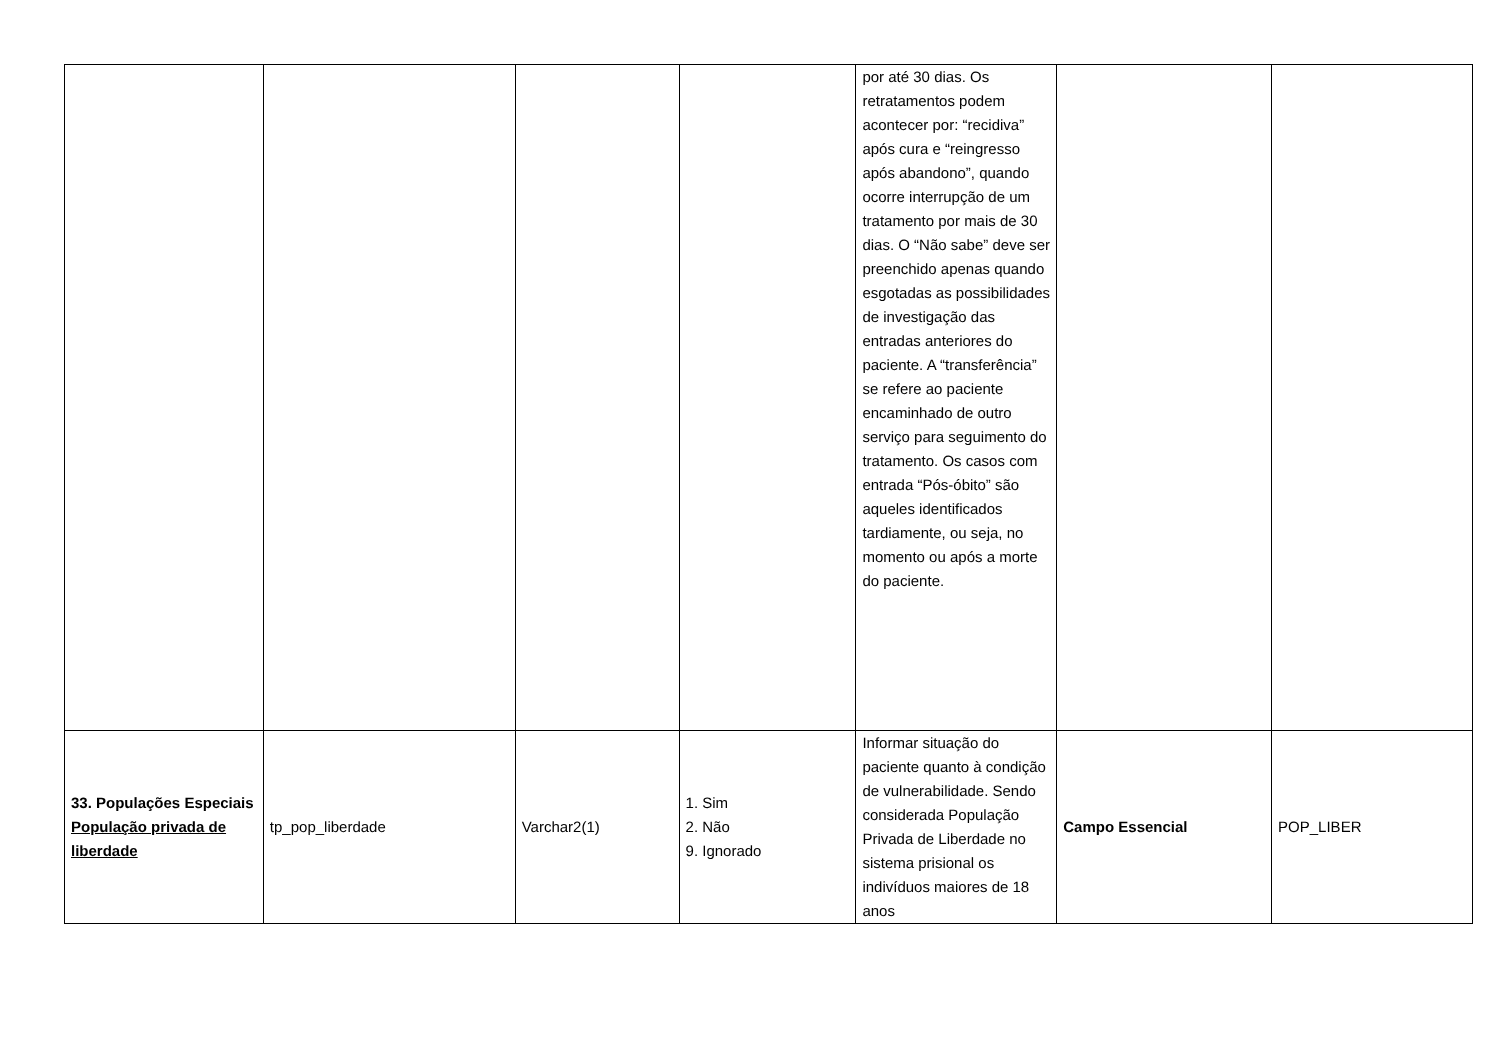| | | | | por até 30 dias. Os retratamentos podem acontecer por: “recidiva” após cura e “reingresso após abandono”, quando ocorre interrupção de um tratamento por mais de 30 dias. O “Não sabe” deve ser preenchido apenas quando esgotadas as possibilidades de investigação das entradas anteriores do paciente. A “transferência” se refere ao paciente encaminhado de outro serviço para seguimento do tratamento. Os casos com entrada “Pós-óbito” são aqueles identificados tardiamente, ou seja, no momento ou após a morte do paciente. | | |
| 33. Populações Especiais População privada de liberdade | tp_pop_liberdade | Varchar2(1) | 1. Sim 2. Não 9. Ignorado | Informar situação do paciente quanto à condição de vulnerabilidade. Sendo considerada População Privada de Liberdade no sistema prisional os indivíduos maiores de 18 anos | Campo Essencial | POP_LIBER |